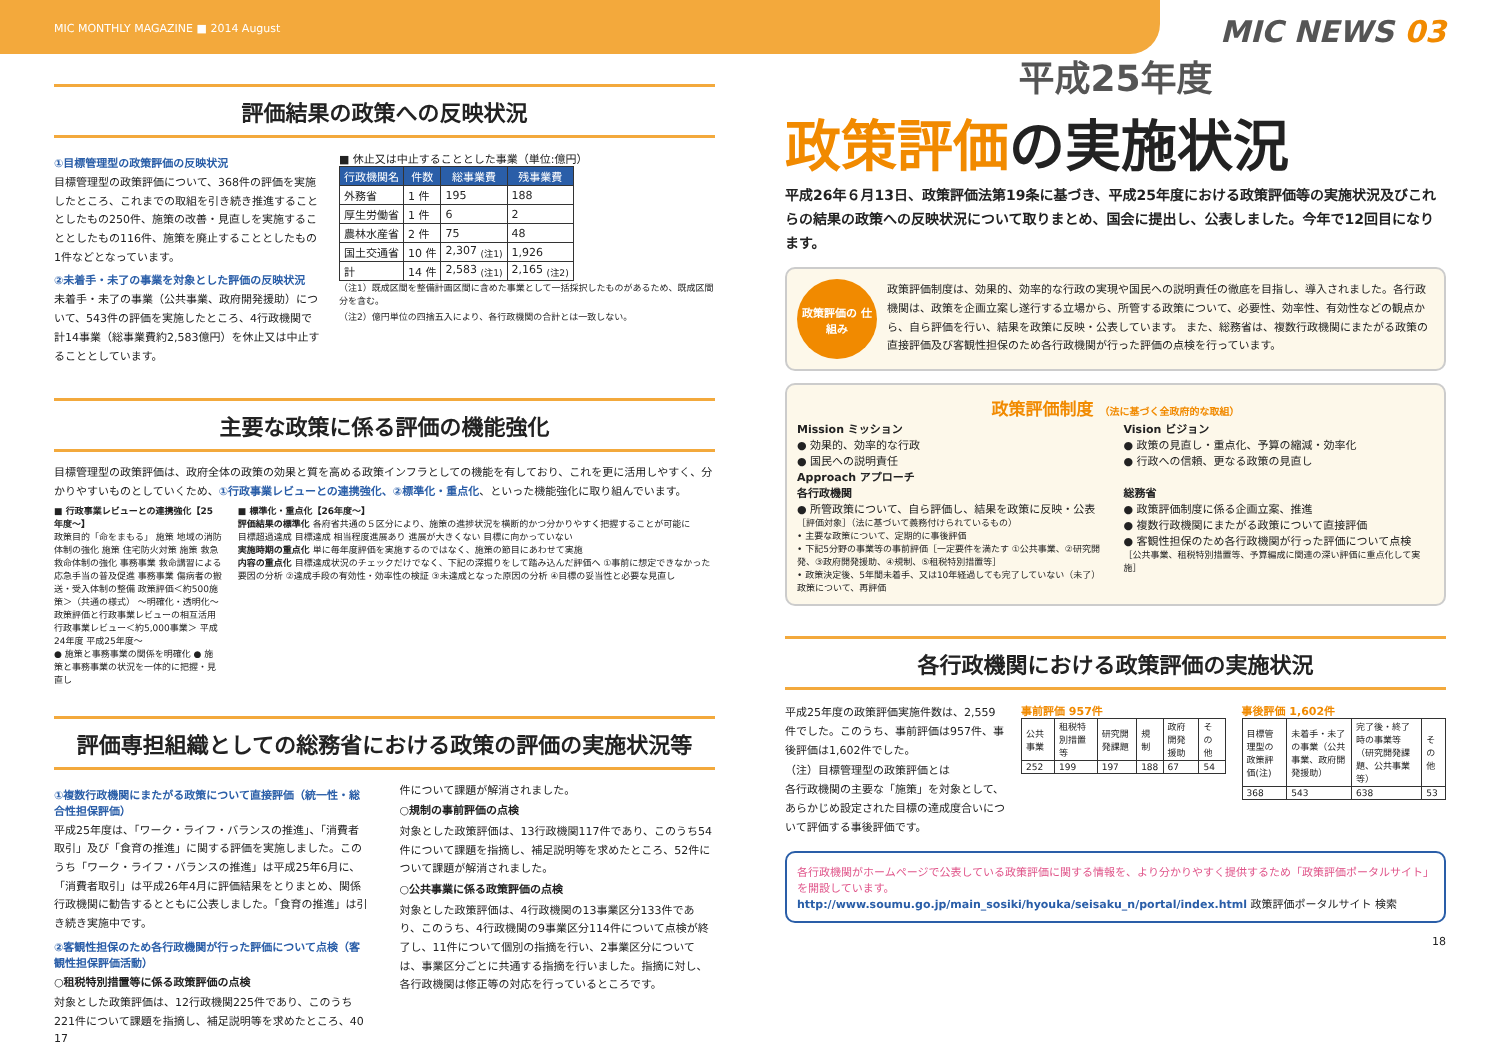MIC MONTHLY MAGAZINE ■ 2014 August
評価結果の政策への反映状況
①目標管理型の政策評価の反映状況
目標管理型の政策評価について、368件の評価を実施したところ、これまでの取組を引き続き推進することとしたもの250件、施策の改善・見直しを実施することとしたもの116件、施策を廃止することとしたもの1件などとなっています。
②未着手・未了の事業を対象とした評価の反映状況
未着手・未了の事業（公共事業、政府開発援助）について、543件の評価を実施したところ、4行政機関で計14事業（総事業費約2,583億円）を休止又は中止することとしています。
■ 休止又は中止することとした事業（単位:億円）
| 行政機関名 | 件数 | 総事業費 | 残事業費 |
| --- | --- | --- | --- |
| 外務省 | 1 件 | 195 | 188 |
| 厚生労働省 | 1 件 | 6 | 2 |
| 農林水産省 | 2 件 | 75 | 48 |
| 国土交通省 | 10 件 | 2,307 <sub>(注1)</sub> | 1,926 |
| 計 | 14 件 | 2,583 <sub>(注1)</sub> | 2,165 <sub>(注2)</sub> |
（注1）既成区間を整備計画区間に含めた事業として一括採択したものがあるため、既成区間分を含む。
（注2）億円単位の四捨五入により、各行政機関の合計とは一致しない。
主要な政策に係る評価の機能強化
目標管理型の政策評価は、政府全体の政策の効果と質を高める政策インフラとしての機能を有しており、これを更に活用しやすく、分かりやすいものとしていくため、①行政事業レビューとの連携強化、②標準化・重点化、といった機能強化に取り組んでいます。
■ 行政事業レビューとの連携強化【25年度～】
政策目的「命をまもる」 施策 地域の消防体制の強化 施策 住宅防火対策 施策 救急救命体制の強化 事務事業 救命講習による応急手当の普及促進 事務事業 傷病者の搬送・受入体制の整備 政策評価＜約500施策＞（共通の様式） ～明確化・透明化～ 政策評価と行政事業レビューの相互活用 行政事業レビュー＜約5,000事業＞ 平成24年度 平成25年度～
● 施策と事務事業の関係を明確化 ● 施策と事務事業の状況を一体的に把握・見直し
■ 標準化・重点化【26年度～】
評価結果の標準化 各府省共通の５区分により、施策の進捗状況を横断的かつ分かりやすく把握することが可能に
目標超過達成 目標達成 相当程度進展あり 進展が大きくない 目標に向かっていない
実施時期の重点化 単に毎年度評価を実施するのではなく、施策の節目にあわせて実施
内容の重点化 目標達成状況のチェックだけでなく、下記の深掘りをして踏み込んだ評価へ ①事前に想定できなかった要因の分析 ②達成手段の有効性・効率性の検証 ③未達成となった原因の分析 ④目標の妥当性と必要な見直し
評価専担組織としての総務省における政策の評価の実施状況等
①複数行政機関にまたがる政策について直接評価（統一性・総合性担保評価）
平成25年度は、「ワーク・ライフ・バランスの推進」、「消費者取引」及び「食育の推進」に関する評価を実施しました。このうち「ワーク・ライフ・バランスの推進」は平成25年6月に、「消費者取引」は平成26年4月に評価結果をとりまとめ、関係行政機関に勧告するとともに公表しました。「食育の推進」は引き続き実施中です。
②客観性担保のため各行政機関が行った評価について点検（客観性担保評価活動）
○租税特別措置等に係る政策評価の点検
対象とした政策評価は、12行政機関225件であり、このうち221件について課題を指摘し、補足説明等を求めたところ、40件について課題が解消されました。
○規制の事前評価の点検
対象とした政策評価は、13行政機関117件であり、このうち54件について課題を指摘し、補足説明等を求めたところ、52件について課題が解消されました。
○公共事業に係る政策評価の点検
対象とした政策評価は、4行政機関の13事業区分133件であり、このうち、4行政機関の9事業区分114件について点検が終了し、11件について個別の指摘を行い、2事業区分については、事業区分ごとに共通する指摘を行いました。指摘に対し、各行政機関は修正等の対応を行っているところです。
17
MIC NEWS 03
平成25年度
政策評価の実施状況
平成26年６月13日、政策評価法第19条に基づき、平成25年度における政策評価等の実施状況及びこれらの結果の政策への反映状況について取りまとめ、国会に提出し、公表しました。今年で12回目になります。
政策評価の 仕組み
政策評価制度は、効果的、効率的な行政の実現や国民への説明責任の徹底を目指し、導入されました。各行政機関は、政策を企画立案し遂行する立場から、所管する政策について、必要性、効率性、有効性などの観点から、自ら評価を行い、結果を政策に反映・公表しています。 また、総務省は、複数行政機関にまたがる政策の直接評価及び客観性担保のため各行政機関が行った評価の点検を行っています。
政策評価制度 （法に基づく全政府的な取組）
Mission ミッション
● 効果的、効率的な行政
● 国民への説明責任
Vision ビジョン
● 政策の見直し・重点化、予算の縮減・効率化
● 行政への信頼、更なる政策の見直し
Approach アプローチ
各行政機関
● 所管政策について、自ら評価し、結果を政策に反映・公表
［評価対象］（法に基づいて義務付けられているもの）
• 主要な政策について、定期的に事後評価
• 下記5分野の事業等の事前評価［一定要件を満たす ①公共事業、②研究開発、③政府開発援助、④規制、⑤租税特別措置等］
• 政策決定後、5年間未着手、又は10年経過しても完了していない（未了）政策について、再評価
総務省
● 政策評価制度に係る企画立案、推進
● 複数行政機関にまたがる政策について直接評価
● 客観性担保のため各行政機関が行った評価について点検
［公共事業、租税特別措置等、予算編成に関連の深い評価に重点化して実施］
各行政機関における政策評価の実施状況
平成25年度の政策評価実施件数は、2,559件でした。このうち、事前評価は957件、事後評価は1,602件でした。
（注）目標管理型の政策評価とは
各行政機関の主要な「施策」を対象として、あらかじめ設定された目標の達成度合いについて評価する事後評価です。
事前評価 957件
| 公共事業 | 租税特別措置等 | 研究開発課題 | 規制 | 政府開発援助 | その他 |
| 252 | 199 | 197 | 188 | 67 | 54 |
事後評価 1,602件
| 目標管理型の政策評価(注) | 未着手・未了の事業（公共事業、政府開発援助） | 完了後・終了時の事業等（研究開発課題、公共事業等） | その他 |
| 368 | 543 | 638 | 53 |
各行政機関がホームページで公表している政策評価に関する情報を、より分かりやすく提供するため「政策評価ポータルサイト」を開設しています。
http://www.soumu.go.jp/main_sosiki/hyouka/seisaku_n/portal/index.html 政策評価ポータルサイト 検索
18